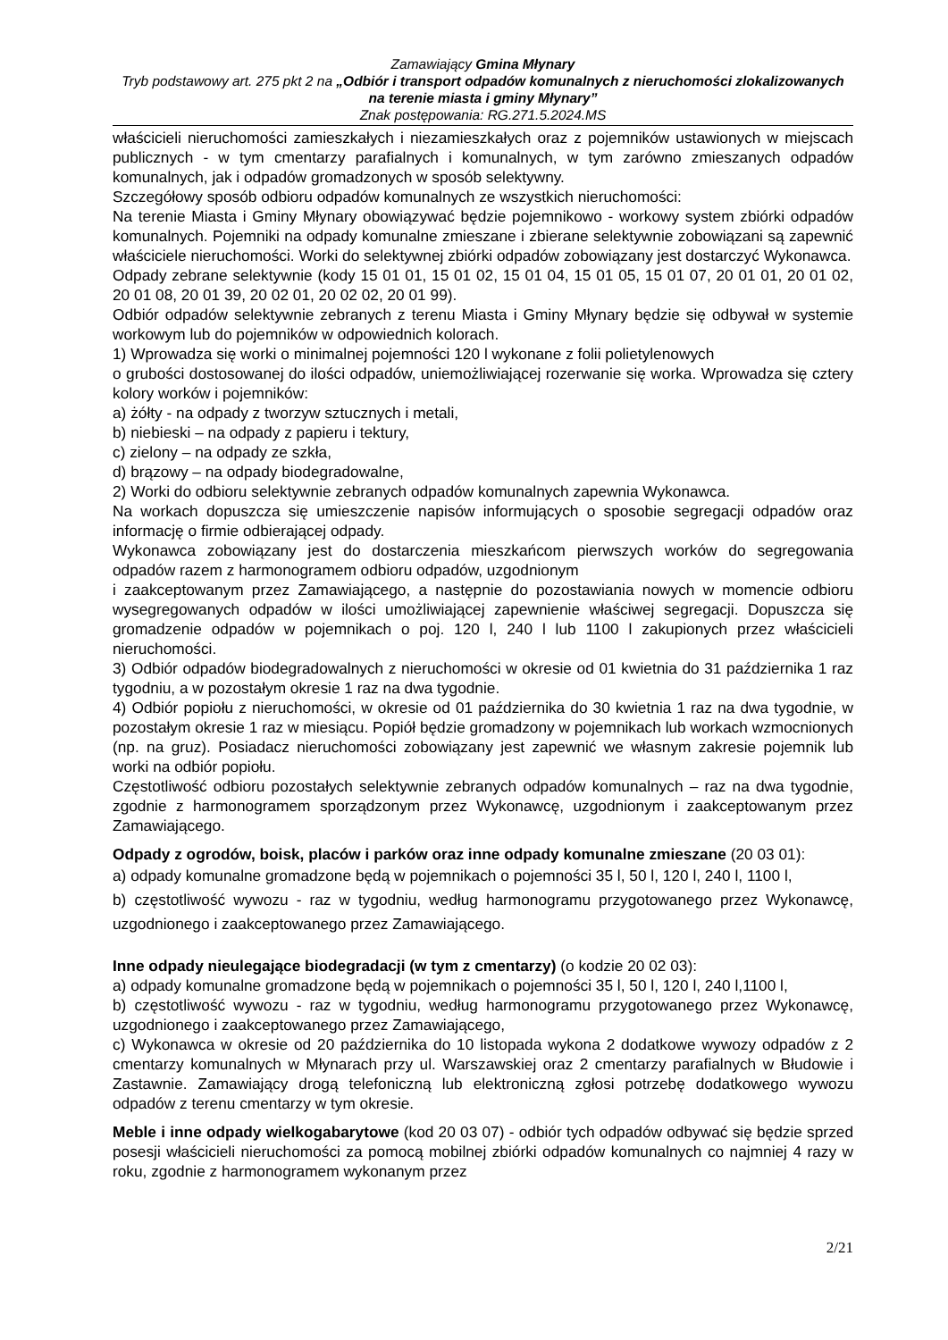Zamawiający Gmina Młynary
Tryb podstawowy art. 275 pkt 2 na „Odbiór i transport odpadów komunalnych z nieruchomości zlokalizowanych na terenie miasta i gminy Młynary”
Znak postępowania: RG.271.5.2024.MS
właścicieli nieruchomości zamieszkałych i niezamieszkałych oraz z pojemników ustawionych w miejscach publicznych - w tym cmentarzy parafialnych i komunalnych, w tym zarówno zmieszanych odpadów komunalnych, jak i odpadów gromadzonych w sposób selektywny.
Szczegółowy sposób odbioru odpadów komunalnych ze wszystkich nieruchomości:
Na terenie Miasta i Gminy Młynary obowiązywać będzie pojemnikowo - workowy system zbiórki odpadów komunalnych. Pojemniki na odpady komunalne zmieszane i zbierane selektywnie zobowiązani są zapewnić właściciele nieruchomości. Worki do selektywnej zbiórki odpadów zobowiązany jest dostarczyć Wykonawca.
Odpady zebrane selektywnie (kody 15 01 01, 15 01 02, 15 01 04, 15 01 05, 15 01 07, 20 01 01, 20 01 02, 20 01 08, 20 01 39, 20 02 01, 20 02 02, 20 01 99).
Odbiór odpadów selektywnie zebranych z terenu Miasta i Gminy Młynary będzie się odbywał w systemie workowym lub do pojemników w odpowiednich kolorach.
1) Wprowadza się worki o minimalnej pojemności 120 l wykonane z folii polietylenowych
o grubości dostosowanej do ilości odpadów, uniemożliwiającej rozerwanie się worka. Wprowadza się cztery kolory worków i pojemników:
a) żółty - na odpady z tworzyw sztucznych i metali,
b) niebieski – na odpady z papieru i tektury,
c) zielony – na odpady ze szkła,
d) brązowy – na odpady biodegradowalne,
2) Worki do odbioru selektywnie zebranych odpadów komunalnych zapewnia Wykonawca.
Na workach dopuszcza się umieszczenie napisów informujących o sposobie segregacji odpadów oraz informację o firmie odbierającej odpady.
Wykonawca zobowiązany jest do dostarczenia mieszkańcom pierwszych worków do segregowania odpadów razem z harmonogramem odbioru odpadów, uzgodnionym
i zaakceptowanym przez Zamawiającego, a następnie do pozostawiania nowych w momencie odbioru wysegregowanych odpadów w ilości umożliwiającej zapewnienie właściwej segregacji. Dopuszcza się gromadzenie odpadów w pojemnikach o poj. 120 l, 240 l lub 1100 l zakupionych przez właścicieli nieruchomości.
3) Odbiór odpadów biodegradowalnych z nieruchomości w okresie od 01 kwietnia do 31 października 1 raz tygodniu, a w pozostałym okresie 1 raz na dwa tygodnie.
4) Odbiór popiołu z nieruchomości, w okresie od 01 października do 30 kwietnia 1 raz na dwa tygodnie, w pozostałym okresie 1 raz w miesiącu. Popiół będzie gromadzony w pojemnikach lub workach wzmocnionych (np. na gruz). Posiadacz nieruchomości zobowiązany jest zapewnić we własnym zakresie pojemnik lub worki na odbiór popiołu.
Częstotliwość odbioru pozostałych selektywnie zebranych odpadów komunalnych – raz na dwa tygodnie, zgodnie z harmonogramem sporządzonym przez Wykonawcę, uzgodnionym i zaakceptowanym przez Zamawiającego.
Odpady z ogrodów, boisk, placów i parków oraz inne odpady komunalne zmieszane (20 03 01):
a) odpady komunalne gromadzone będą w pojemnikach o pojemności 35 l, 50 l, 120 l, 240 l, 1100 l,
b) częstotliwość wywozu - raz w tygodniu, według harmonogramu przygotowanego przez Wykonawcę, uzgodnionego i zaakceptowanego przez Zamawiającego.
Inne odpady nieulegające biodegradacji (w tym z cmentarzy) (o kodzie 20 02 03):
a) odpady komunalne gromadzone będą w pojemnikach o pojemności 35 l, 50 l, 120 l, 240 l,1100 l,
b) częstotliwość wywozu - raz w tygodniu, według harmonogramu przygotowanego przez Wykonawcę, uzgodnionego i zaakceptowanego przez Zamawiającego,
c) Wykonawca w okresie od 20 października do 10 listopada wykona 2 dodatkowe wywozy odpadów z 2 cmentarzy komunalnych w Młynarach przy ul. Warszawskiej oraz 2 cmentarzy parafialnych w Błudowie i Zastawnie. Zamawiający drogą telefoniczną lub elektroniczną zgłosi potrzebę dodatkowego wywozu odpadów z terenu cmentarzy w tym okresie.
Meble i inne odpady wielkogabarytowe (kod 20 03 07) - odbiór tych odpadów odbywać się będzie sprzed posesji właścicieli nieruchomości za pomocą mobilnej zbiórki odpadów komunalnych co najmniej 4 razy w roku, zgodnie z harmonogramem wykonanym przez
2/21